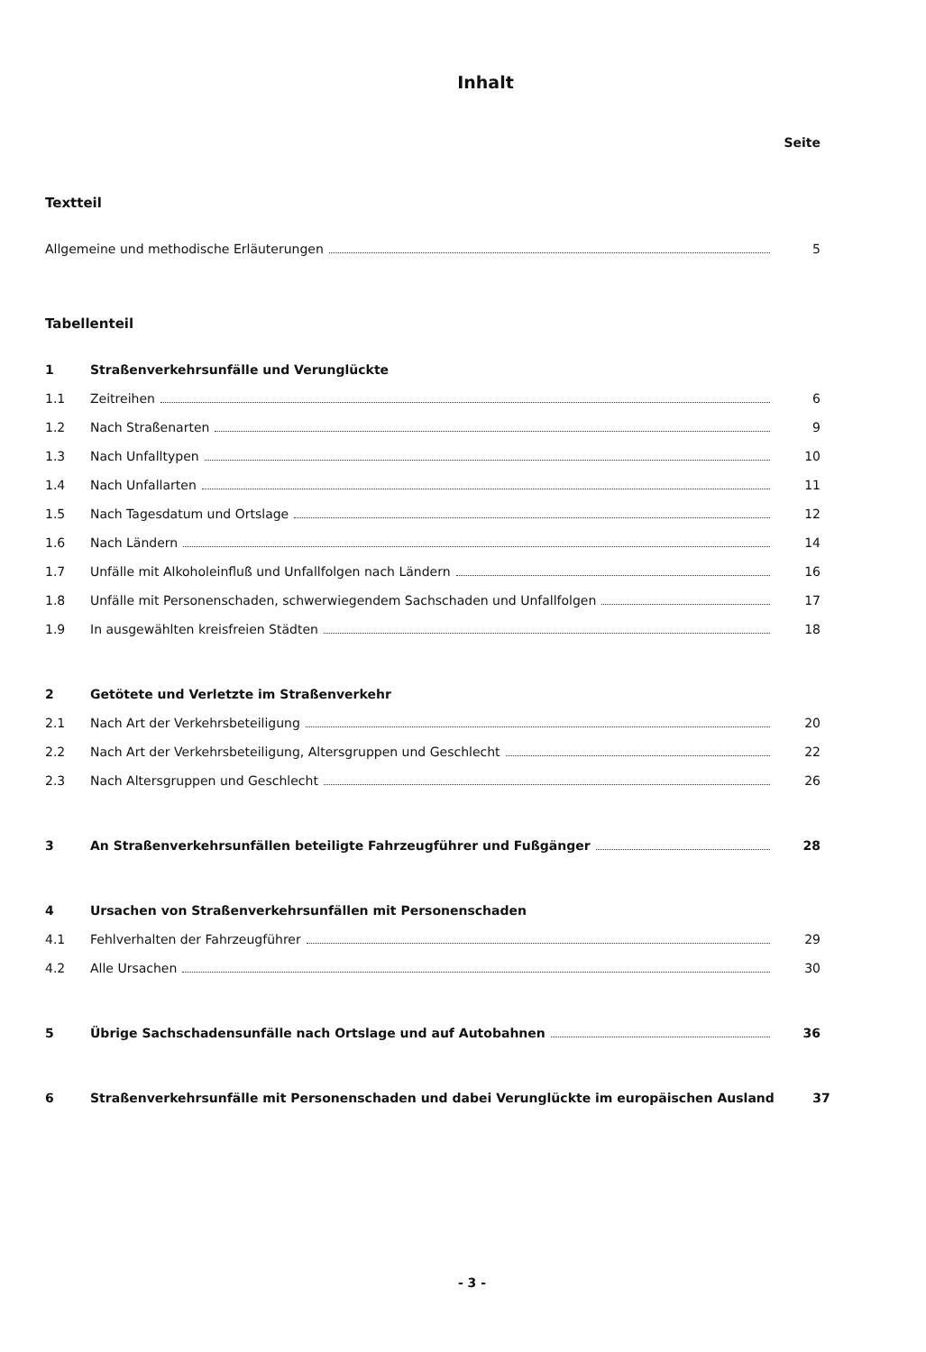Inhalt
Seite
Textteil
Allgemeine und methodische Erläuterungen 5
Tabellenteil
1 Straßenverkehrsunfälle und Verunglückte
1.1 Zeitreihen 6
1.2 Nach Straßenarten 9
1.3 Nach Unfalltypen 10
1.4 Nach Unfallarten 11
1.5 Nach Tagesdatum und Ortslage 12
1.6 Nach Ländern 14
1.7 Unfälle mit Alkoholeinfluß und Unfallfolgen nach Ländern 16
1.8 Unfälle mit Personenschaden, schwerwiegendem Sachschaden und Unfallfolgen 17
1.9 In ausgewählten kreisfreien Städten 18
2 Getötete und Verletzte im Straßenverkehr
2.1 Nach Art der Verkehrsbeteiligung 20
2.2 Nach Art der Verkehrsbeteiligung, Altersgruppen und Geschlecht 22
2.3 Nach Altersgruppen und Geschlecht 26
3 An Straßenverkehrsunfällen beteiligte Fahrzeugführer und Fußgänger 28
4 Ursachen von Straßenverkehrsunfällen mit Personenschaden
4.1 Fehlverhalten der Fahrzeugführer 29
4.2 Alle Ursachen 30
5 Übrige Sachschadensunfälle nach Ortslage und auf Autobahnen 36
6 Straßenverkehrsunfälle mit Personenschaden und dabei Verunglückte im europäischen Ausland 37
- 3 -